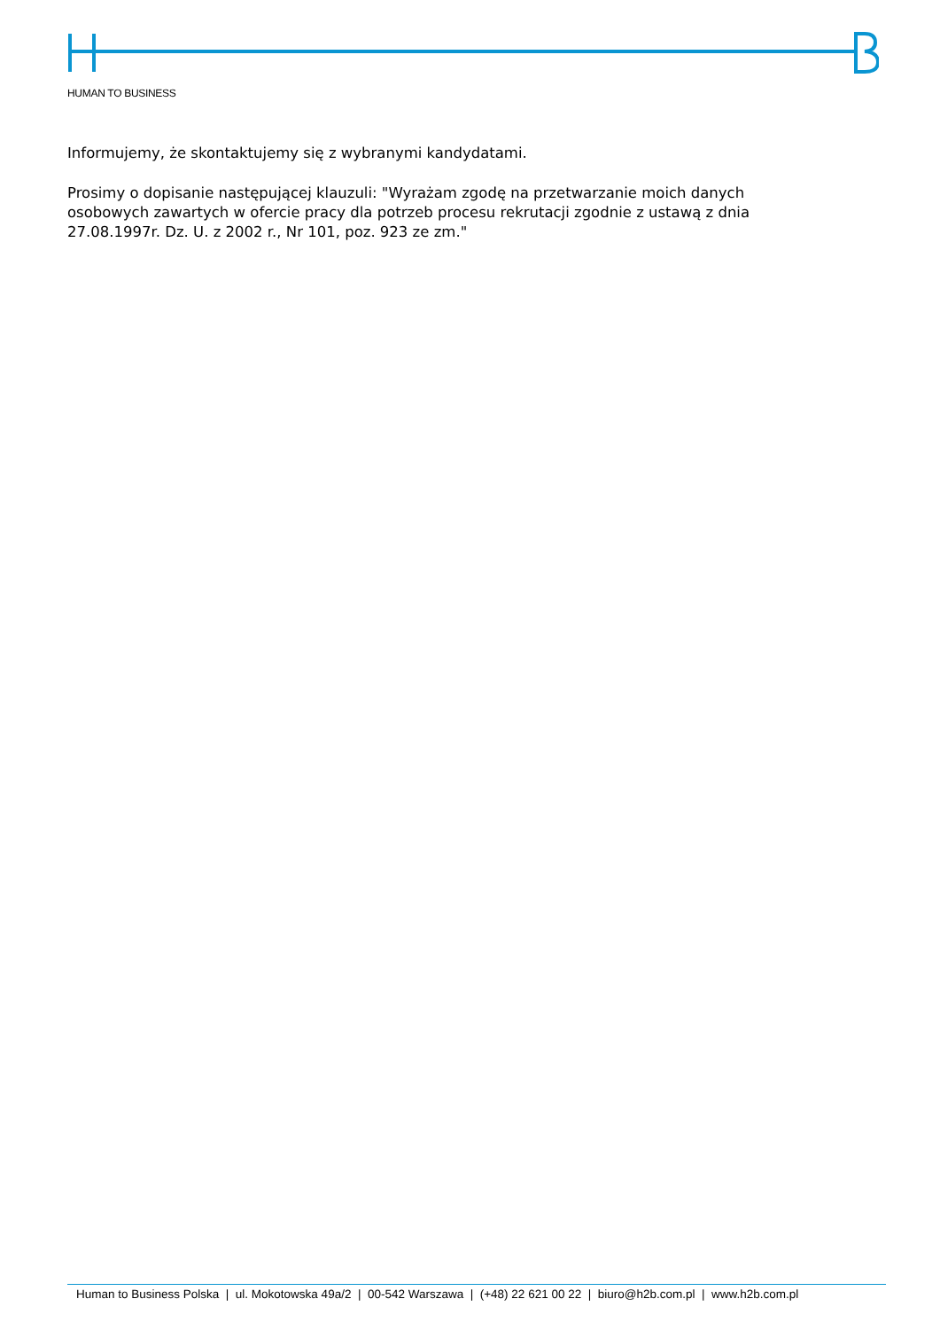HUMAN TO BUSINESS
Informujemy, że skontaktujemy się z wybranymi kandydatami.
Prosimy o dopisanie następującej klauzuli: "Wyrażam zgodę na przetwarzanie moich danych osobowych zawartych w ofercie pracy dla potrzeb procesu rekrutacji zgodnie z ustawą z dnia 27.08.1997r. Dz. U. z 2002 r., Nr 101, poz. 923 ze zm."
Human to Business Polska | ul. Mokotowska 49a/2 | 00-542 Warszawa | (+48) 22 621 00 22 | biuro@h2b.com.pl | www.h2b.com.pl